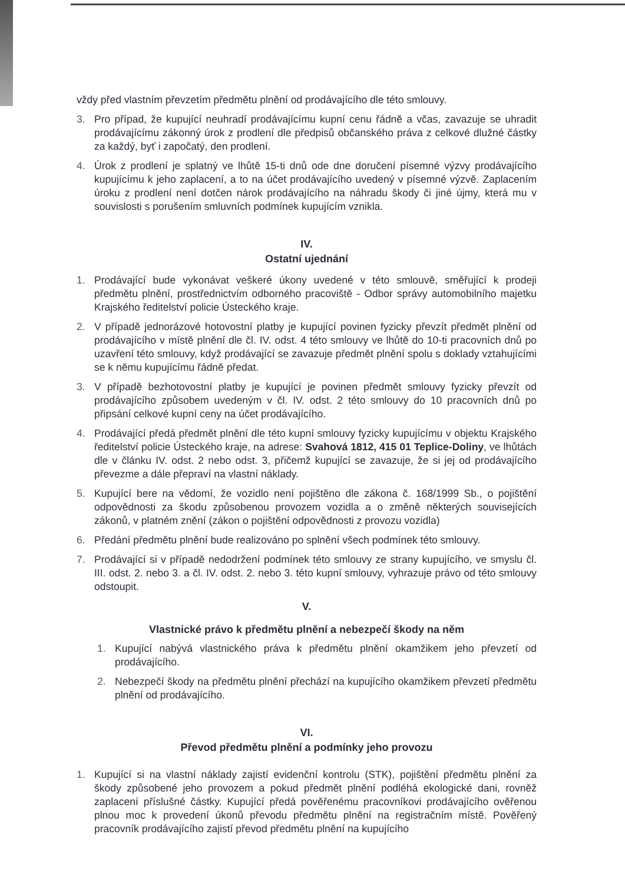vždy před vlastním převzetím předmětu plnění od prodávajícího dle této smlouvy.
3. Pro případ, že kupující neuhradí prodávajícímu kupní cenu řádně a včas, zavazuje se uhradit prodávajícímu zákonný úrok z prodlení dle předpisů občanského práva z celkové dlužné částky za každý, byť i započatý, den prodlení.
4. Úrok z prodlení je splatný ve lhůtě 15-ti dnů ode dne doručení písemné výzvy prodávajícího kupujícímu k jeho zaplacení, a to na účet prodávajícího uvedený v písemné výzvě. Zaplacením úroku z prodlení není dotčen nárok prodávajícího na náhradu škody či jiné újmy, která mu v souvislosti s porušením smluvních podmínek kupujícím vznikla.
IV.
Ostatní ujednání
1. Prodávající bude vykonávat veškeré úkony uvedené v této smlouvě, směřující k prodeji předmětu plnění, prostřednictvím odborného pracoviště - Odbor správy automobilního majetku Krajského ředitelství policie Ústeckého kraje.
2. V případě jednorázové hotovostní platby je kupující povinen fyzicky převzít předmět plnění od prodávajícího v místě plnění dle čl. IV. odst. 4 této smlouvy ve lhůtě do 10-ti pracovních dnů po uzavření této smlouvy, když prodávající se zavazuje předmět plnění spolu s doklady vztahujícími se k němu kupujícímu řádně předat.
3. V případě bezhotovostní platby je kupující je povinen předmět smlouvy fyzicky převzít od prodávajícího způsobem uvedeným v čl. IV. odst. 2 této smlouvy do 10 pracovních dnů po připsání celkové kupní ceny na účet prodávajícího.
4. Prodávající předá předmět plnění dle této kupní smlouvy fyzicky kupujícímu v objektu Krajského ředitelství policie Ústeckého kraje, na adrese: Svahová 1812, 415 01 Teplice-Doliny, ve lhůtách dle v článku IV. odst. 2 nebo odst. 3, přičemž kupující se zavazuje, že si jej od prodávajícího převezme a dále přepraví na vlastní náklady.
5. Kupující bere na vědomí, že vozidlo není pojištěno dle zákona č. 168/1999 Sb., o pojištění odpovědnosti za škodu způsobenou provozem vozidla a o změně některých souvisejících zákonů, v platném znění (zákon o pojištění odpovědnosti z provozu vozidla)
6. Předání předmětu plnění bude realizováno po splnění všech podmínek této smlouvy.
7. Prodávající si v případě nedodržení podmínek této smlouvy ze strany kupujícího, ve smyslu čl. III. odst. 2. nebo 3. a čl. IV. odst. 2. nebo 3. této kupní smlouvy, vyhrazuje právo od této smlouvy odstoupit.
V.
Vlastnické právo k předmětu plnění a nebezpečí škody na něm
1. Kupující nabývá vlastnického práva k předmětu plnění okamžikem jeho převzetí od prodávajícího.
2. Nebezpečí škody na předmětu plnění přechází na kupujícího okamžikem převzetí předmětu plnění od prodávajícího.
VI.
Převod předmětu plnění a podmínky jeho provozu
1. Kupující si na vlastní náklady zajistí evidenční kontrolu (STK), pojištění předmětu plnění za škody způsobené jeho provozem a pokud předmět plnění podléhá ekologické dani, rovněž zaplacení příslušné částky. Kupující předá pověřenému pracovníkovi prodávajícího ověřenou plnou moc k provedení úkonů převodu předmětu plnění na registračním místě. Pověřený pracovník prodávajícího zajistí převod předmětu plnění na kupujícího